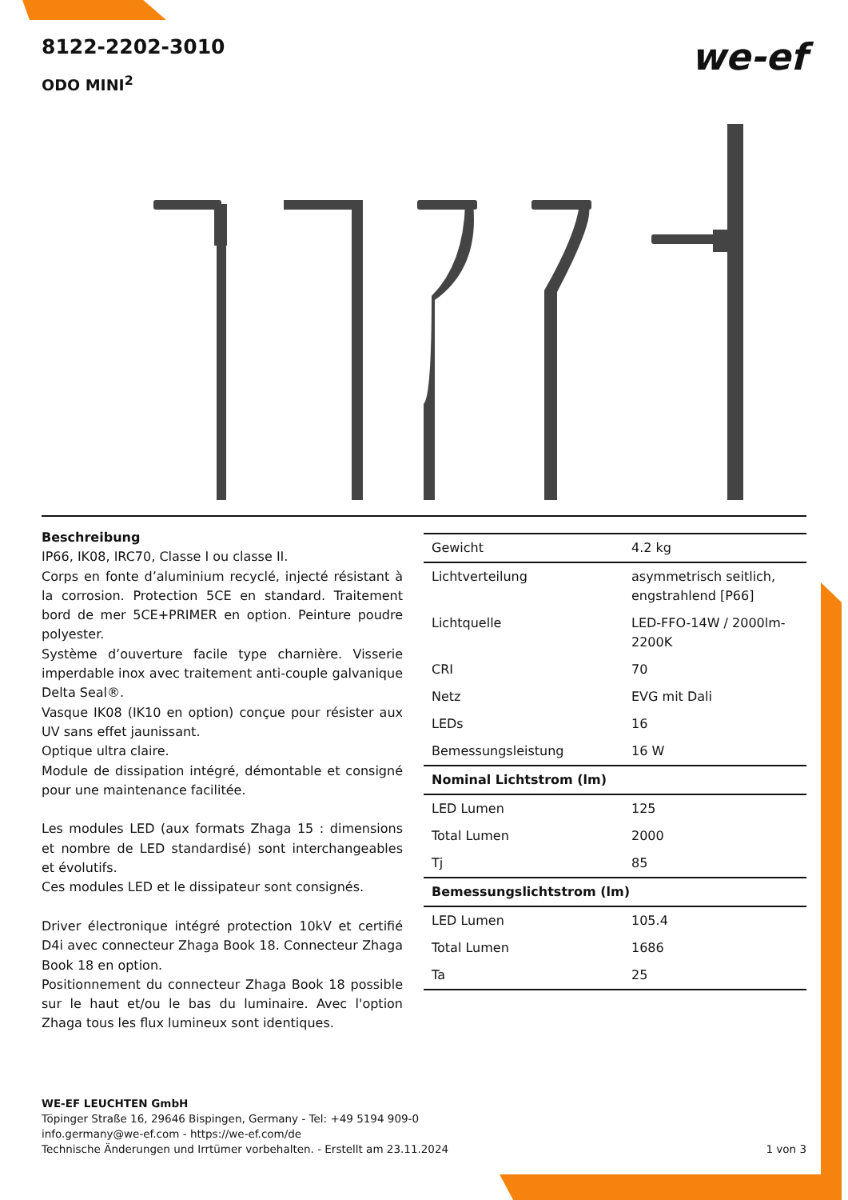8122-2202-3010
ODO MINI<sup>2</sup>
we-ef
Beschreibung
IP66, IK08, IRC70, Classe I ou classe II.
Corps en fonte d’aluminium recyclé, injecté résistant à la corrosion. Protection 5CE en standard. Traitement bord de mer 5CE+PRIMER en option. Peinture poudre polyester.
Système d’ouverture facile type charnière. Visserie imperdable inox avec traitement anti-couple galvanique Delta Seal®.
Vasque IK08 (IK10 en option) conçue pour résister aux UV sans effet jaunissant.
Optique ultra claire.
Module de dissipation intégré, démontable et consigné pour une maintenance facilitée.
Les modules LED (aux formats Zhaga 15 : dimensions et nombre de LED standardisé) sont interchangeables et évolutifs.
Ces modules LED et le dissipateur sont consignés.
Driver électronique intégré protection 10kV et certifié D4i avec connecteur Zhaga Book 18. Connecteur Zhaga Book 18 en option.
Positionnement du connecteur Zhaga Book 18 possible sur le haut et/ou le bas du luminaire. Avec l'option Zhaga tous les flux lumineux sont identiques.
| Gewicht | 4.2 kg |
| Lichtverteilung | asymmetrisch seitlich, engstrahlend [P66] |
| Lichtquelle | LED-FFO-14W / 2000lm-2200K |
| CRI | 70 |
| Netz | EVG mit Dali |
| LEDs | 16 |
| Bemessungsleistung | 16 W |
| Nominal Lichtstrom (lm) | |
| LED Lumen | 125 |
| Total Lumen | 2000 |
| Tj | 85 |
| Bemessungslichtstrom (lm) | |
| LED Lumen | 105.4 |
| Total Lumen | 1686 |
| Ta | 25 |
WE-EF LEUCHTEN GmbH
Töpinger Straße 16, 29646 Bispingen, Germany - Tel: +49 5194 909-0
info.germany@we-ef.com - https://we-ef.com/de
Technische Änderungen und Irrtümer vorbehalten. - Erstellt am 23.11.2024 1 von 3